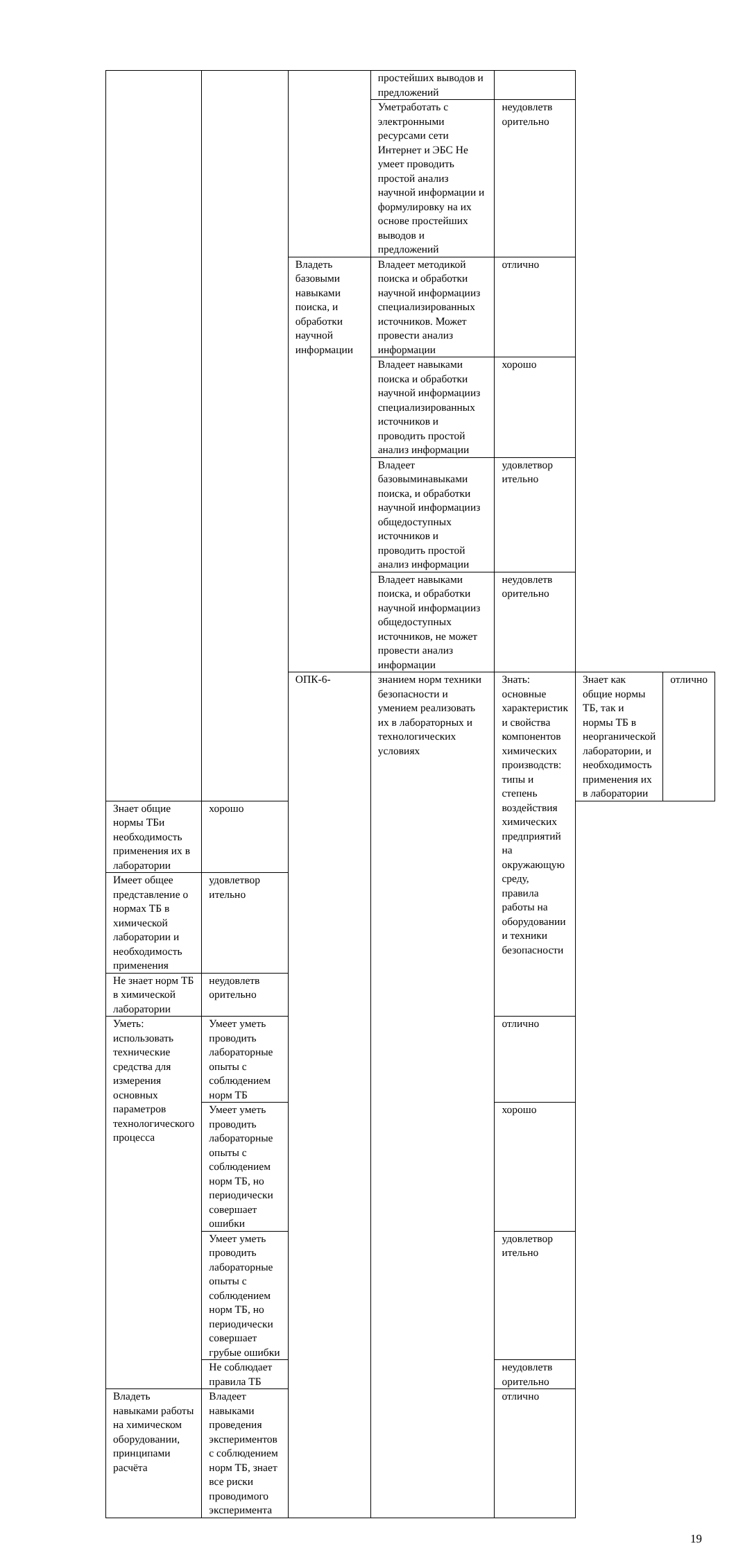| | | | простейших выводов и предложений | | | |
| | | | Уметработать с электронными ресурсами сети Интернет и ЭБС Не умеет проводить простой анализ научной информации и формулировку на их основе простейших выводов и предложений | неудовлетв орительно | | |
| | | Владеть базовыми навыками поиска, и обработки научной информации | Владеет методикой поиска и обработки научной информацииз специализированных источников. Может провести анализ информации | отлично | | |
| | | | Владеет навыками поиска и обработки научной информацииз специализированных источников и проводить простой анализ информации | хорошо | | |
| | | | Владеет базовыминавыками поиска, и обработки научной информацииз общедоступных источников и проводить простой анализ информации | удовлетвор ительно | | |
| | | | Владеет навыками поиска, и обработки научной информацииз общедоступных источников, не может провести анализ информации | неудовлетв орительно | | |
| | | ОПК-6- | знанием норм техники безопасности и умением реализовать их в лабораторных и технологических условиях | Знать: основные характеристик и свойства компонентов химических производств: типы и степень воздействия химических предприятий на окружающую среду, правила работы на оборудовании и техники безопасности | Знает как общие нормы ТБ, так и нормы ТБ в неорганической лаборатории, и необходимость применения их в лаборатории | отлично |
| Знает общие нормы ТБи необходимость применения их в лаборатории | хорошо | | | | | |
| Имеет общее представление о нормах ТБ в химической лаборатории и необходимость применения | удовлетвор ительно | | | | | |
| Не знает норм ТБ в химической лаборатории | неудовлетв орительно | | | | | |
| Уметь: использовать технические средства для измерения основных параметров технологического процесса | Умеет уметь проводить лабораторные опыты с соблюдением норм ТБ | | | отлично | | |
| | Умеет уметь проводить лабораторные опыты с соблюдением норм ТБ, но периодически совершает ошибки | | | хорошо | | |
| | Умеет уметь проводить лабораторные опыты с соблюдением норм ТБ, но периодически совершает грубые ошибки | | | удовлетвор ительно | | |
| | Не соблюдает правила ТБ | | | неудовлетв орительно | | |
| Владеть навыками работы на химическом оборудовании, принципами расчёта | Владеет навыками проведения экспериментов с соблюдением норм ТБ, знает все риски проводимого эксперимента | | | отлично | | |
19